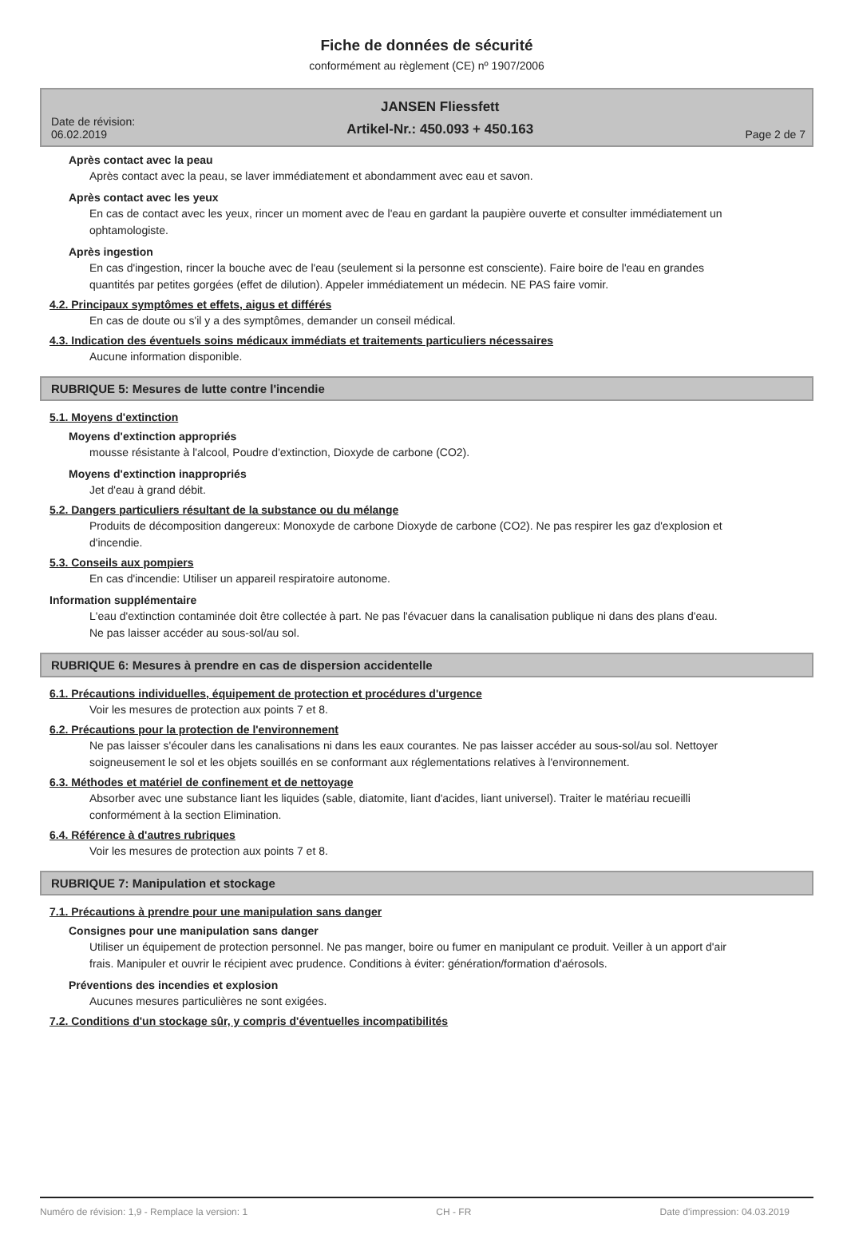Fiche de données de sécurité
conformément au règlement (CE) nº 1907/2006
Date de révision:
06.02.2019
JANSEN Fliessfett
Artikel-Nr.: 450.093 + 450.163
Page 2 de 7
Après contact avec la peau
Après contact avec la peau, se laver immédiatement et abondamment avec eau et savon.
Après contact avec les yeux
En cas de contact avec les yeux, rincer un moment avec de l'eau en gardant la paupière ouverte et consulter immédiatement un ophtamologiste.
Après ingestion
En cas d'ingestion, rincer la bouche avec de l'eau (seulement si la personne est consciente). Faire boire de l'eau en grandes quantités par petites gorgées (effet de dilution). Appeler immédiatement un médecin. NE PAS faire vomir.
4.2. Principaux symptômes et effets, aigus et différés
En cas de doute ou s'il y a des symptômes, demander un conseil médical.
4.3. Indication des éventuels soins médicaux immédiats et traitements particuliers nécessaires
Aucune information disponible.
RUBRIQUE 5: Mesures de lutte contre l'incendie
5.1. Moyens d'extinction
Moyens d'extinction appropriés
mousse résistante à l'alcool, Poudre d'extinction, Dioxyde de carbone (CO2).
Moyens d'extinction inappropriés
Jet d'eau à grand débit.
5.2. Dangers particuliers résultant de la substance ou du mélange
Produits de décomposition dangereux: Monoxyde de carbone Dioxyde de carbone (CO2). Ne pas respirer les gaz d'explosion et d'incendie.
5.3. Conseils aux pompiers
En cas d'incendie: Utiliser un appareil respiratoire autonome.
Information supplémentaire
L'eau d'extinction contaminée doit être collectée à part. Ne pas l'évacuer dans la canalisation publique ni dans des plans d'eau. Ne pas laisser accéder au sous-sol/au sol.
RUBRIQUE 6: Mesures à prendre en cas de dispersion accidentelle
6.1. Précautions individuelles, équipement de protection et procédures d'urgence
Voir les mesures de protection aux points 7 et 8.
6.2. Précautions pour la protection de l'environnement
Ne pas laisser s'écouler dans les canalisations ni dans les eaux courantes. Ne pas laisser accéder au sous-sol/au sol. Nettoyer soigneusement le sol et les objets souillés en se conformant aux réglementations relatives à l'environnement.
6.3. Méthodes et matériel de confinement et de nettoyage
Absorber avec une substance liant les liquides (sable, diatomite, liant d'acides, liant universel). Traiter le matériau recueilli conformément à la section Elimination.
6.4. Référence à d'autres rubriques
Voir les mesures de protection aux points 7 et 8.
RUBRIQUE 7: Manipulation et stockage
7.1. Précautions à prendre pour une manipulation sans danger
Consignes pour une manipulation sans danger
Utiliser un équipement de protection personnel. Ne pas manger, boire ou fumer en manipulant ce produit. Veiller à un apport d'air frais. Manipuler et ouvrir le récipient avec prudence. Conditions à éviter: génération/formation d'aérosols.
Préventions des incendies et explosion
Aucunes mesures particulières ne sont exigées.
7.2. Conditions d'un stockage sûr, y compris d'éventuelles incompatibilités
Numéro de révision: 1,9 - Remplace la version: 1 CH - FR Date d'impression: 04.03.2019